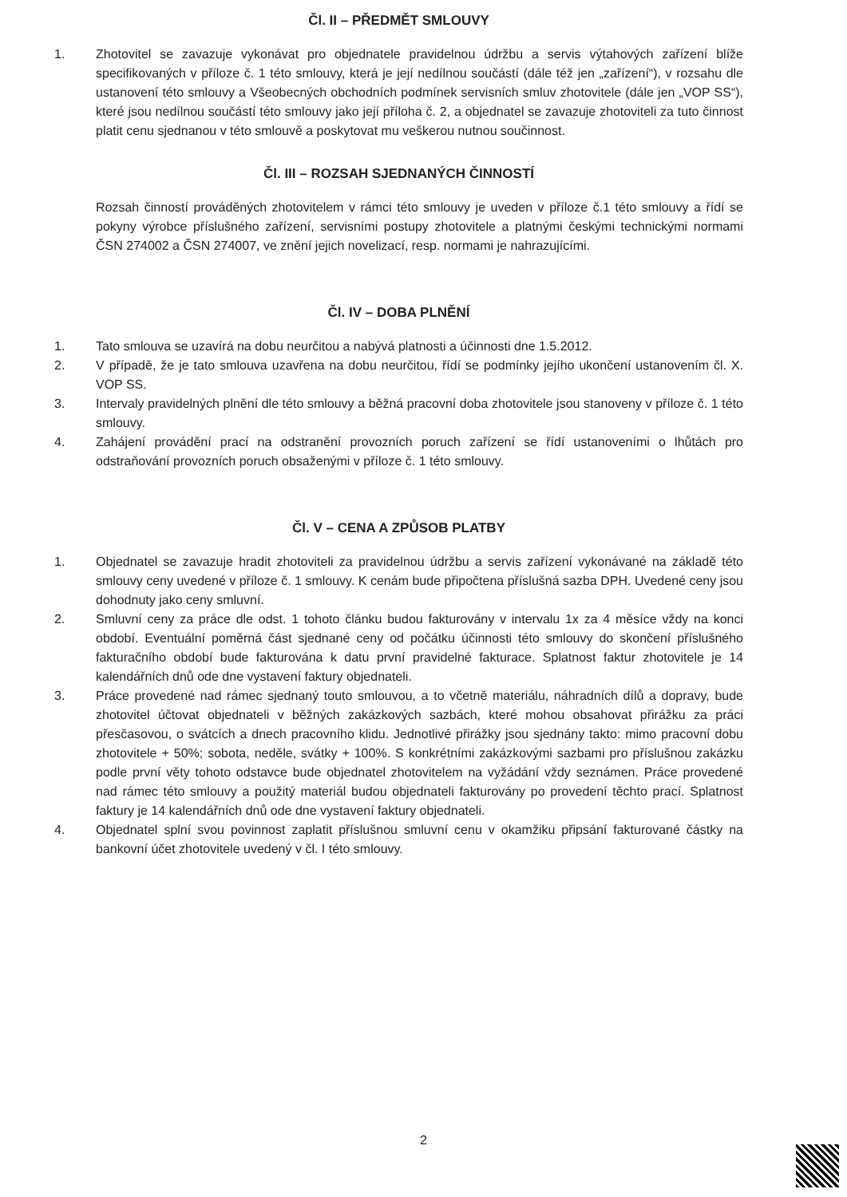Čl. II – PŘEDMĚT SMLOUVY
1. Zhotovitel se zavazuje vykonávat pro objednatele pravidelnou údržbu a servis výtahových zařízení blíže specifikovaných v příloze č. 1 této smlouvy, která je její nedílnou součástí (dále též jen „zařízení“), v rozsahu dle ustanovení této smlouvy a Všeobecných obchodních podmínek servisních smluv zhotovitele (dále jen „VOP SS“), které jsou nedílnou součástí této smlouvy jako její příloha č. 2, a objednatel se zavazuje zhotoviteli za tuto činnost platit cenu sjednanou v této smlouvě a poskytovat mu veškerou nutnou součinnost.
Čl. III – ROZSAH SJEDNANÝCH ČINNOSTÍ
Rozsah činností prováděných zhotovitelem v rámci této smlouvy je uveden v příloze č.1 této smlouvy a řídí se pokyny výrobce příslušného zařízení, servisními postupy zhotovitele a platnými českými technickými normami ČSN 274002 a ČSN 274007, ve znění jejich novelizací, resp. normami je nahrazujícími.
Čl. IV – DOBA PLNĚNÍ
1. Tato smlouva se uzavírá na dobu neurčitou a nabývá platnosti a účinnosti dne 1.5.2012.
2. V případě, že je tato smlouva uzavřena na dobu neurčitou, řídí se podmínky jejího ukončení ustanovením čl. X. VOP SS.
3. Intervaly pravidelných plnění dle této smlouvy a běžná pracovní doba zhotovitele jsou stanoveny v příloze č. 1 této smlouvy.
4. Zahájení provádění prací na odstranění provozních poruch zařízení se řídí ustanoveními o lhůtách pro odstraňování provozních poruch obsaženými v příloze č. 1 této smlouvy.
Čl. V – CENA A ZPŮSOB PLATBY
1. Objednatel se zavazuje hradit zhotoviteli za pravidelnou údržbu a servis zařízení vykonávané na základě této smlouvy ceny uvedené v příloze č. 1 smlouvy. K cenám bude připočtena příslušná sazba DPH. Uvedené ceny jsou dohodnuty jako ceny smluvní.
2. Smluvní ceny za práce dle odst. 1 tohoto článku budou fakturovány v intervalu 1x za 4 měsíce vždy na konci období. Eventuální poměrná část sjednané ceny od počátku účinnosti této smlouvy do skončení příslušného fakturačního období bude fakturována k datu první pravidelné fakturace. Splatnost faktur zhotovitele je 14 kalendářních dnů ode dne vystavení faktury objednateli.
3. Práce provedené nad rámec sjednaný touto smlouvou, a to včetně materiálu, náhradních dílů a dopravy, bude zhotovitel účtovat objednateli v běžných zakázkových sazbách, které mohou obsahovat přirážku za práci přesčasovou, o svátcích a dnech pracovního klidu. Jednotlivé přirážky jsou sjednány takto: mimo pracovní dobu zhotovitele + 50%; sobota, neděle, svátky + 100%. S konkrétními zakázkovými sazbami pro příslušnou zakázku podle první věty tohoto odstavce bude objednatel zhotovitelem na vyžádání vždy seznámen. Práce provedené nad rámec této smlouvy a použitý materiál budou objednateli fakturovány po provedení těchto prací. Splatnost faktury je 14 kalendářních dnů ode dne vystavení faktury objednateli.
4. Objednatel splní svou povinnost zaplatit příslušnou smluvní cenu v okamžiku připsání fakturované částky na bankovní účet zhotovitele uvedený v čl. I této smlouvy.
2